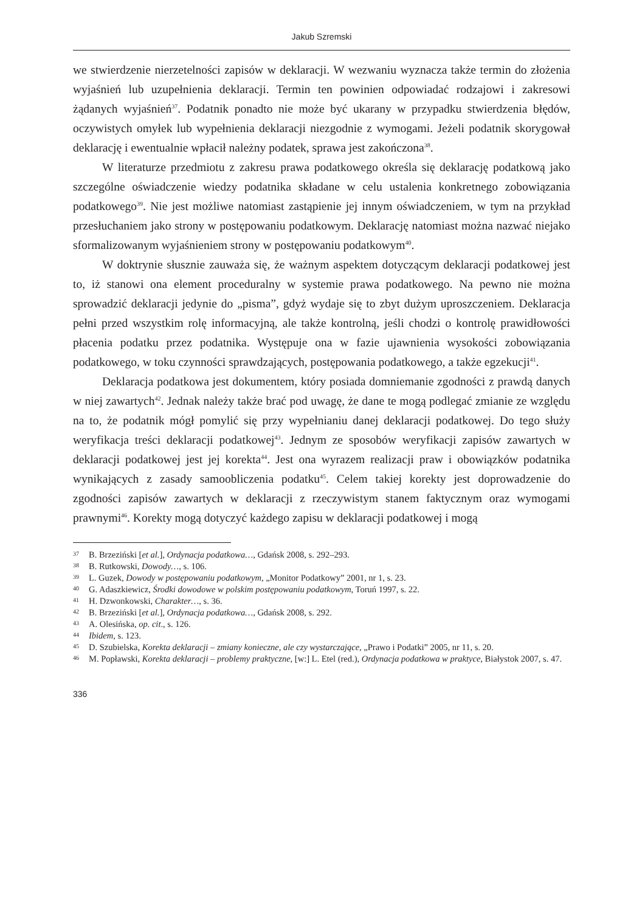Jakub Szremski
we stwierdzenie nierzetelności zapisów w deklaracji. W wezwaniu wyznacza także termin do złożenia wyjaśnień lub uzupełnienia deklaracji. Termin ten powinien odpowiadać rodzajowi i zakresowi żądanych wyjaśnień<sup>37</sup>. Podatnik ponadto nie może być ukarany w przypadku stwierdzenia błędów, oczywistych omyłek lub wypełnienia deklaracji niezgodnie z wymogami. Jeżeli podatnik skorygował deklarację i ewentualnie wpłacił należny podatek, sprawa jest zakończona<sup>38</sup>.
W literaturze przedmiotu z zakresu prawa podatkowego określa się deklarację podatkową jako szczególne oświadczenie wiedzy podatnika składane w celu ustalenia konkretnego zobowiązania podatkowego<sup>39</sup>. Nie jest możliwe natomiast zastąpienie jej innym oświadczeniem, w tym na przykład przesłuchaniem jako strony w postępowaniu podatkowym. Deklarację natomiast można nazwać niejako sformalizowanym wyjaśnieniem strony w postępowaniu podatkowym<sup>40</sup>.
W doktrynie słusznie zauważa się, że ważnym aspektem dotyczącym deklaracji podatkowej jest to, iż stanowi ona element proceduralny w systemie prawa podatkowego. Na pewno nie można sprowadzić deklaracji jedynie do „pisma”, gdyż wydaje się to zbyt dużym uproszczeniem. Deklaracja pełni przed wszystkim rolę informacyjną, ale także kontrolną, jeśli chodzi o kontrolę prawidłowości płacenia podatku przez podatnika. Występuje ona w fazie ujawnienia wysokości zobowiązania podatkowego, w toku czynności sprawdzających, postępowania podatkowego, a także egzekucji<sup>41</sup>.
Deklaracja podatkowa jest dokumentem, który posiada domniemanie zgodności z prawdą danych w niej zawartych<sup>42</sup>. Jednak należy także brać pod uwagę, że dane te mogą podlegać zmianie ze względu na to, że podatnik mógł pomylić się przy wypełnianiu danej deklaracji podatkowej. Do tego służy weryfikacja treści deklaracji podatkowej<sup>43</sup>. Jednym ze sposobów weryfikacji zapisów zawartych w deklaracji podatkowej jest jej korekta<sup>44</sup>. Jest ona wyrazem realizacji praw i obowiązków podatnika wynikających z zasady samoobliczenia podatku<sup>45</sup>. Celem takiej korekty jest doprowadzenie do zgodności zapisów zawartych w deklaracji z rzeczywistym stanem faktycznym oraz wymogami prawnymi<sup>46</sup>. Korekty mogą dotyczyć każdego zapisu w deklaracji podatkowej i mogą
37 B. Brzeziński [et al.], Ordynacja podatkowa…, Gdańsk 2008, s. 292–293.
38 B. Rutkowski, Dowody…, s. 106.
39 L. Guzek, Dowody w postępowaniu podatkowym, „Monitor Podatkowy” 2001, nr 1, s. 23.
40 G. Adaszkiewicz, Środki dowodowe w polskim postępowaniu podatkowym, Toruń 1997, s. 22.
41 H. Dzwonkowski, Charakter…, s. 36.
42 B. Brzeziński [et al.], Ordynacja podatkowa…, Gdańsk 2008, s. 292.
43 A. Olesińska, op. cit., s. 126.
44 Ibidem, s. 123.
45 D. Szubielska, Korekta deklaracji – zmiany konieczne, ale czy wystarczające, „Prawo i Podatki” 2005, nr 11, s. 20.
46 M. Popławski, Korekta deklaracji – problemy praktyczne, [w:] L. Etel (red.), Ordynacja podatkowa w praktyce, Białystok 2007, s. 47.
336